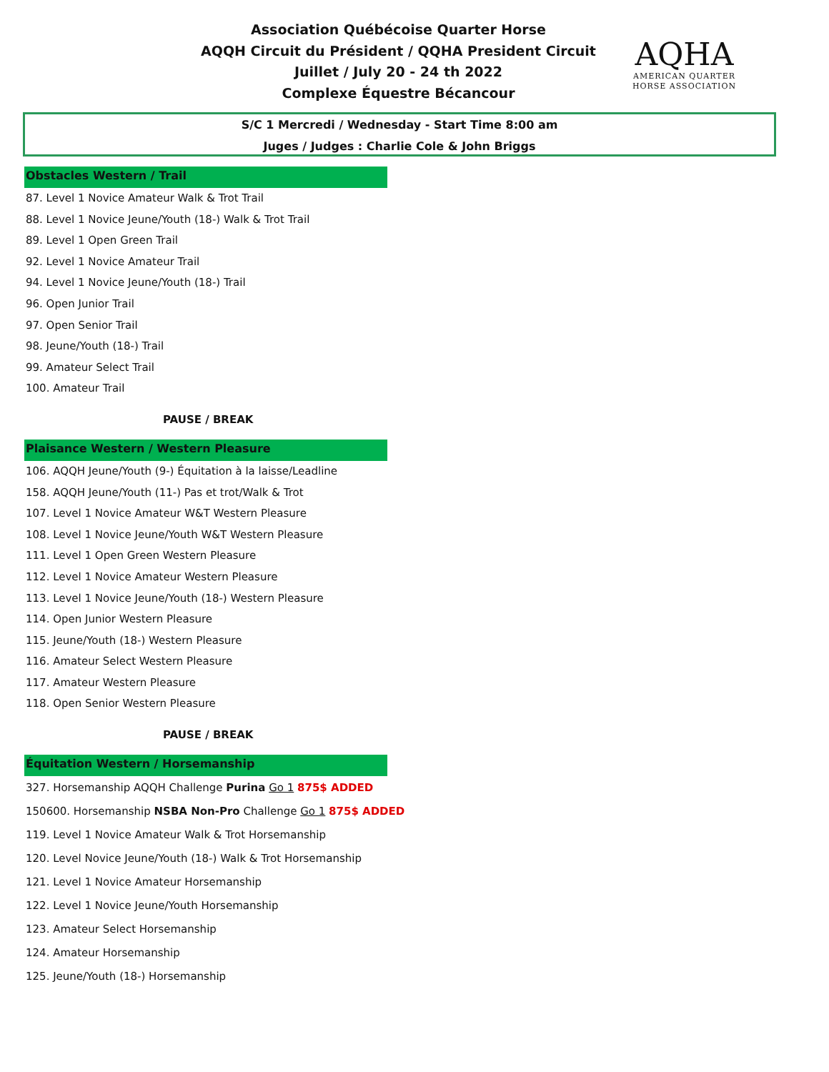Association Québécoise Quarter Horse
AQQH Circuit du Président / QQHA President Circuit
Juillet / July 20 - 24 th 2022
Complexe Équestre Bécancour
AQHA
AMERICAN QUARTER
HORSE ASSOCIATION
S/C 1 Mercredi / Wednesday - Start Time 8:00 am
Juges / Judges : Charlie Cole & John Briggs
Obstacles Western / Trail
87. Level 1 Novice Amateur Walk & Trot Trail
88. Level 1 Novice Jeune/Youth (18-) Walk & Trot Trail
89. Level 1 Open Green Trail
92. Level 1 Novice Amateur Trail
94. Level 1 Novice Jeune/Youth (18-) Trail
96. Open Junior Trail
97. Open Senior Trail
98. Jeune/Youth (18-) Trail
99. Amateur Select Trail
100. Amateur Trail
PAUSE / BREAK
Plaisance Western / Western Pleasure
106. AQQH Jeune/Youth (9-) Équitation à la laisse/Leadline
158. AQQH Jeune/Youth (11-) Pas et trot/Walk & Trot
107. Level 1 Novice Amateur W&T Western Pleasure
108. Level 1 Novice Jeune/Youth W&T Western Pleasure
111. Level 1 Open Green Western Pleasure
112. Level 1 Novice Amateur Western Pleasure
113. Level 1 Novice Jeune/Youth (18-) Western Pleasure
114. Open Junior Western Pleasure
115. Jeune/Youth (18-) Western Pleasure
116. Amateur Select Western Pleasure
117. Amateur Western Pleasure
118. Open Senior Western Pleasure
PAUSE / BREAK
Équitation Western / Horsemanship
327. Horsemanship AQQH Challenge Purina Go 1 875$ ADDED
150600. Horsemanship NSBA Non-Pro Challenge Go 1 875$ ADDED
119. Level 1 Novice Amateur Walk & Trot Horsemanship
120. Level Novice Jeune/Youth (18-) Walk & Trot Horsemanship
121. Level 1 Novice Amateur Horsemanship
122. Level 1 Novice Jeune/Youth Horsemanship
123. Amateur Select Horsemanship
124. Amateur Horsemanship
125. Jeune/Youth (18-) Horsemanship